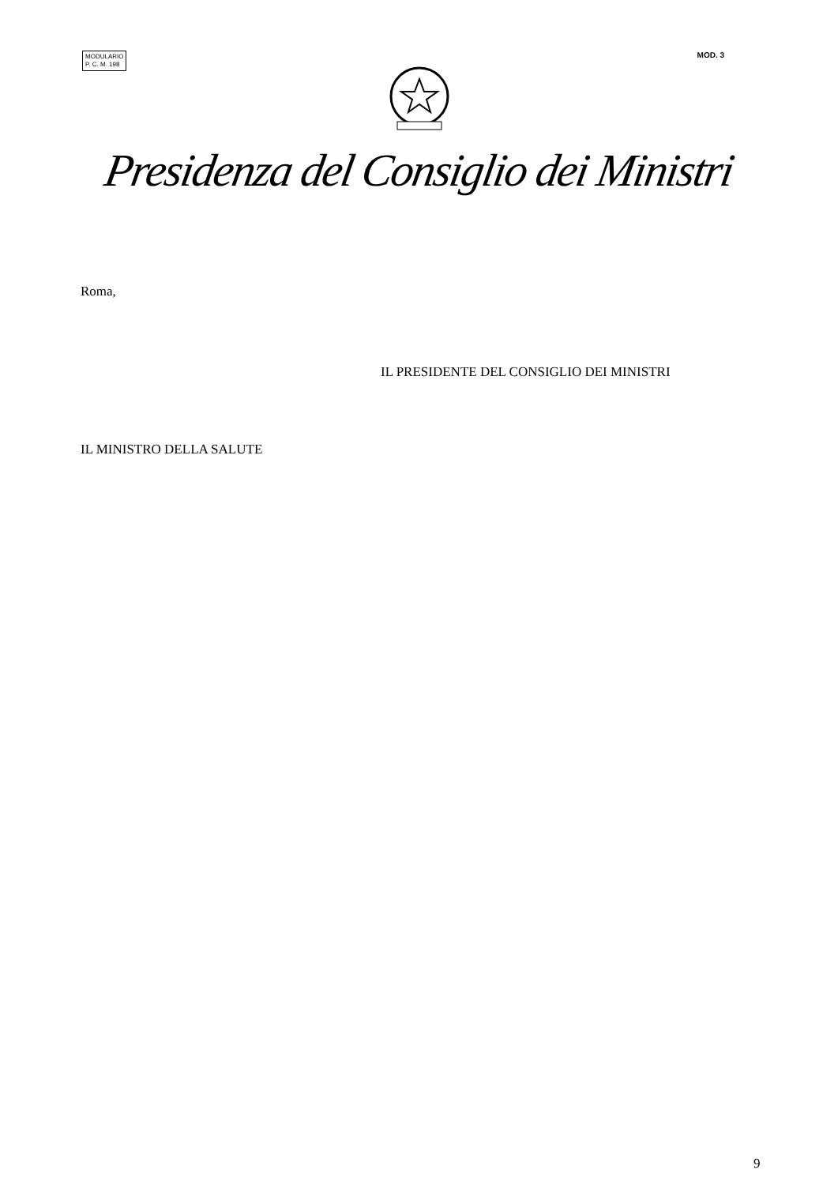MODULARIO
P. C. M. 198
MOD. 3
Presidenza del Consiglio dei Ministri
Roma,
IL PRESIDENTE DEL CONSIGLIO DEI MINISTRI
IL MINISTRO DELLA SALUTE
9